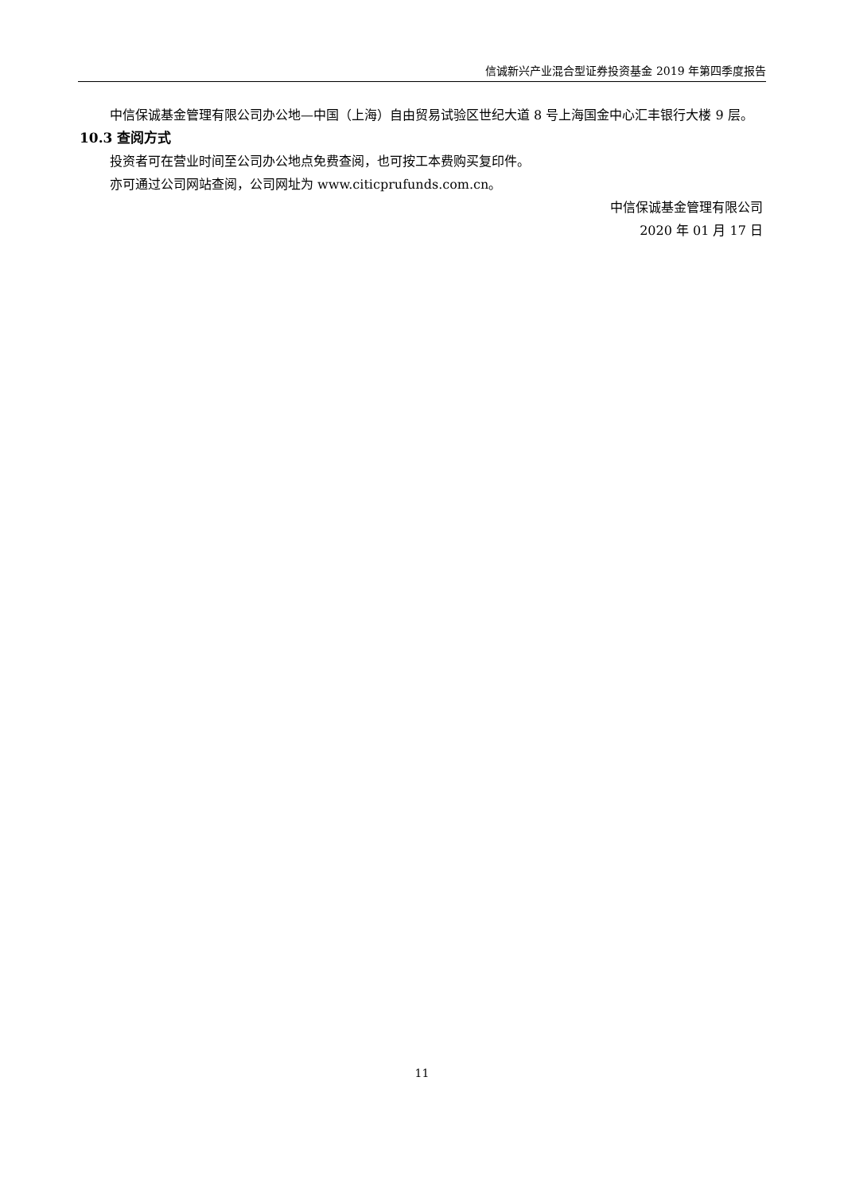信诚新兴产业混合型证券投资基金 2019 年第四季度报告
中信保诚基金管理有限公司办公地—中国（上海）自由贸易试验区世纪大道 8 号上海国金中心汇丰银行大楼 9 层。
10.3 查阅方式
投资者可在营业时间至公司办公地点免费查阅，也可按工本费购买复印件。
亦可通过公司网站查阅，公司网址为 www.citicprufunds.com.cn。
中信保诚基金管理有限公司
2020 年 01 月 17 日
11